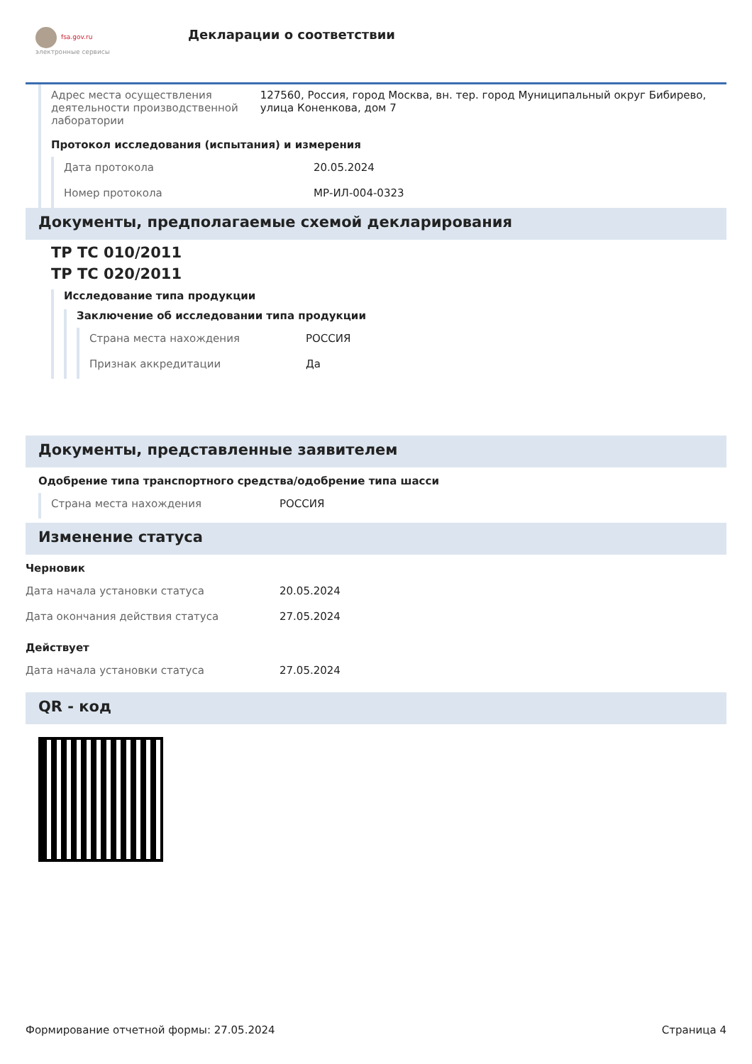fsa.gov.ru
электронные сервисы
Декларации о соответствии
Адрес места осуществления деятельности производственной лаборатории
127560, Россия, город Москва, вн. тер. город Муниципальный округ Бибирево, улица Коненкова, дом 7
Протокол исследования (испытания) и измерения
Дата протокола 20.05.2024
Номер протокола МР-ИЛ-004-0323
Документы, предполагаемые схемой декларирования
ТР ТС 010/2011
ТР ТС 020/2011
Исследование типа продукции
Заключение об исследовании типа продукции
Страна места нахождения РОССИЯ
Признак аккредитации Да
Документы, представленные заявителем
Одобрение типа транспортного средства/одобрение типа шасси
Страна места нахождения РОССИЯ
Изменение статуса
Черновик
Дата начала установки статуса 20.05.2024
Дата окончания действия статуса 27.05.2024
Действует
Дата начала установки статуса 27.05.2024
QR - код
Формирование отчетной формы: 27.05.2024 Страница 4